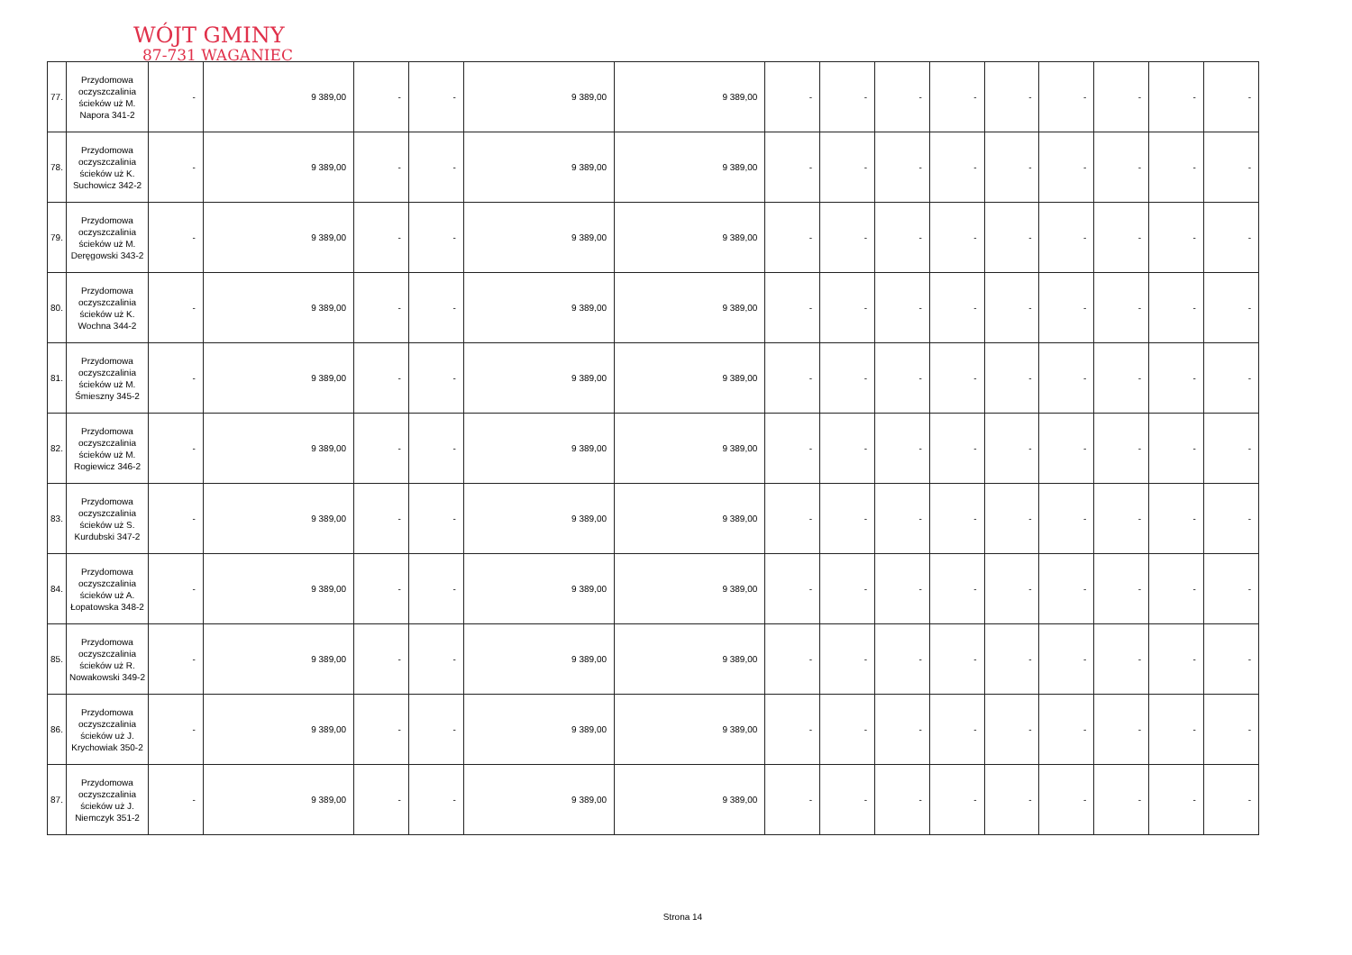WÓJT GMINY
87-731 WAGANIEC
| 77. | Przydomowa oczyszczalinia ścieków uż M. Napora 341-2 | - | 9 389,00 | - | - | 9 389,00 | 9 389,00 | - | - | - | - | - | - | - | - | - |
| 78. | Przydomowa oczyszczalinia ścieków uż K. Suchowicz 342-2 | - | 9 389,00 | - | - | 9 389,00 | 9 389,00 | - | - | - | - | - | - | - | - | - |
| 79. | Przydomowa oczyszczalinia ścieków uż M. Deręgowski 343-2 | - | 9 389,00 | - | - | 9 389,00 | 9 389,00 | - | - | - | - | - | - | - | - | - |
| 80. | Przydomowa oczyszczalinia ścieków uż K. Wochna 344-2 | - | 9 389,00 | - | - | 9 389,00 | 9 389,00 | - | - | - | - | - | - | - | - | - |
| 81. | Przydomowa oczyszczalinia ścieków uż M. Śmieszny 345-2 | - | 9 389,00 | - | - | 9 389,00 | 9 389,00 | - | - | - | - | - | - | - | - | - |
| 82. | Przydomowa oczyszczalinia ścieków uż M. Rogiewicz 346-2 | - | 9 389,00 | - | - | 9 389,00 | 9 389,00 | - | - | - | - | - | - | - | - | - |
| 83. | Przydomowa oczyszczalinia ścieków uż S. Kurdubski 347-2 | - | 9 389,00 | - | - | 9 389,00 | 9 389,00 | - | - | - | - | - | - | - | - | - |
| 84. | Przydomowa oczyszczalinia ścieków uż A. Łopatowska 348-2 | - | 9 389,00 | - | - | 9 389,00 | 9 389,00 | - | - | - | - | - | - | - | - | - |
| 85. | Przydomowa oczyszczalinia ścieków uż R. Nowakowski 349-2 | - | 9 389,00 | - | - | 9 389,00 | 9 389,00 | - | - | - | - | - | - | - | - | - |
| 86. | Przydomowa oczyszczalinia ścieków uż J. Krychowiak 350-2 | - | 9 389,00 | - | - | 9 389,00 | 9 389,00 | - | - | - | - | - | - | - | - | - |
| 87. | Przydomowa oczyszczalinia ścieków uż J. Niemczyk 351-2 | - | 9 389,00 | - | - | 9 389,00 | 9 389,00 | - | - | - | - | - | - | - | - | - |
Strona 14